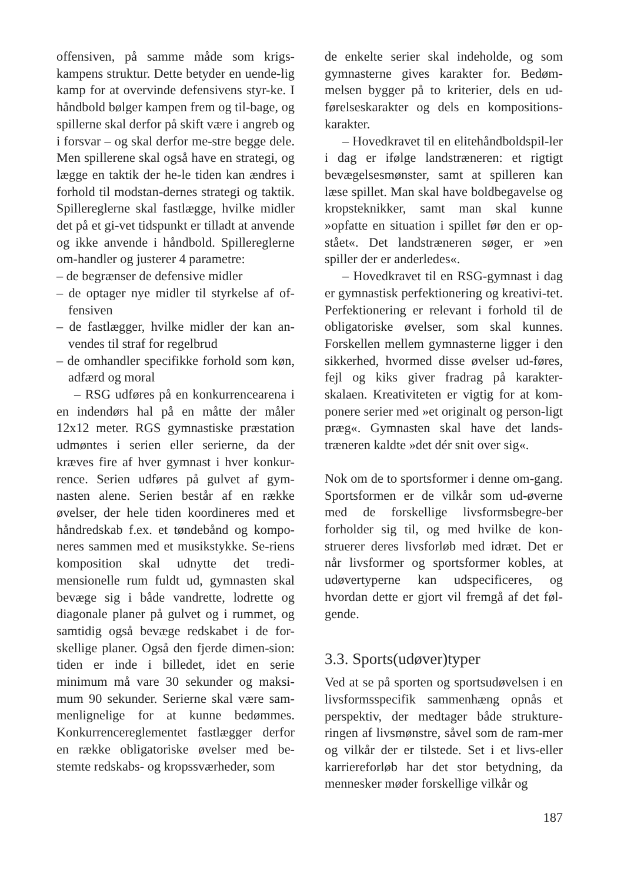offensiven, på samme måde som krigs-kampens struktur. Dette betyder en uende-lig kamp for at overvinde defensivens styr-ke. I håndbold bølger kampen frem og til-bage, og spillerne skal derfor på skift være i angreb og i forsvar – og skal derfor me-stre begge dele. Men spillerene skal også have en strategi, og lægge en taktik der he-le tiden kan ændres i forhold til modstan-dernes strategi og taktik. Spillereglerne skal fastlægge, hvilke midler det på et gi-vet tidspunkt er tilladt at anvende og ikke anvende i håndbold. Spillereglerne om-handler og justerer 4 parametre:
– de begrænser de defensive midler
– de optager nye midler til styrkelse af of-fensiven
– de fastlægger, hvilke midler der kan an-vendes til straf for regelbrud
– de omhandler specifikke forhold som køn, adfærd og moral
– RSG udføres på en konkurrencearena i en indendørs hal på en måtte der måler 12x12 meter. RGS gymnastiske præstation udmøntes i serien eller serierne, da der kræves fire af hver gymnast i hver konkur-rence. Serien udføres på gulvet af gym-nasten alene. Serien består af en række øvelser, der hele tiden koordineres med et håndredskab f.ex. et tøndebånd og kompo-neres sammen med et musikstykke. Se-riens komposition skal udnytte det tredi-mensionelle rum fuldt ud, gymnasten skal bevæge sig i både vandrette, lodrette og diagonale planer på gulvet og i rummet, og samtidig også bevæge redskabet i de for-skellige planer. Også den fjerde dimen-sion: tiden er inde i billedet, idet en serie minimum må vare 30 sekunder og maksi-mum 90 sekunder. Serierne skal være sam-menlignelige for at kunne bedømmes. Konkurrencereglementet fastlægger derfor en række obligatoriske øvelser med be-stemte redskabs- og kropssværheder, som
de enkelte serier skal indeholde, og som gymnasterne gives karakter for. Bedøm-melsen bygger på to kriterier, dels en ud-førelseskarakter og dels en kompositions-karakter.
– Hovedkravet til en elitehåndboldspil-ler i dag er ifølge landstræneren: et rigtigt bevægelsesmønster, samt at spilleren kan læse spillet. Man skal have boldbegavelse og kropsteknikker, samt man skal kunne »opfatte en situation i spillet før den er op-stået«. Det landstræneren søger, er »en spiller der er anderledes«.
– Hovedkravet til en RSG-gymnast i dag er gymnastisk perfektionering og kreativi-tet. Perfektionering er relevant i forhold til de obligatoriske øvelser, som skal kunnes. Forskellen mellem gymnasterne ligger i den sikkerhed, hvormed disse øvelser ud-føres, fejl og kiks giver fradrag på karakter-skalaen. Kreativiteten er vigtig for at kom-ponere serier med »et originalt og person-ligt præg«. Gymnasten skal have det lands-træneren kaldte »det dér snit over sig«.
Nok om de to sportsformer i denne om-gang. Sportsformen er de vilkår som ud-øverne med de forskellige livsformsbegre-ber forholder sig til, og med hvilke de kon-struerer deres livsforløb med idræt. Det er når livsformer og sportsformer kobles, at udøvertyperne kan udspecificeres, og hvordan dette er gjort vil fremgå af det føl-gende.
3.3. Sports(udøver)typer
Ved at se på sporten og sportsudøvelsen i en livsformsspecifik sammenhæng opnås et perspektiv, der medtager både strukture-ringen af livsmønstre, såvel som de ram-mer og vilkår der er tilstede. Set i et livs-eller karriereforløb har det stor betydning, da mennesker møder forskellige vilkår og
187